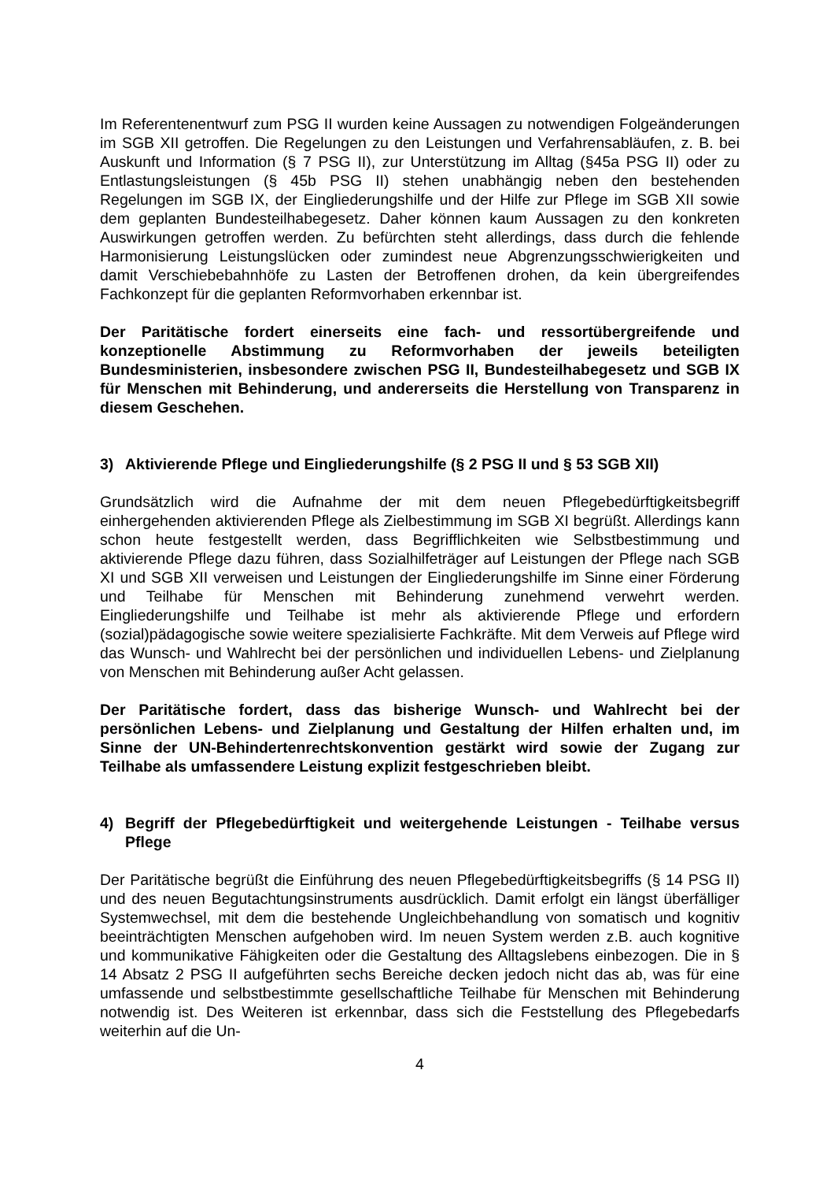Im Referentenentwurf zum PSG II wurden keine Aussagen zu notwendigen Folgeänderungen im SGB XII getroffen. Die Regelungen zu den Leistungen und Verfahrensabläufen, z. B. bei Auskunft und Information (§ 7 PSG II), zur Unterstützung im Alltag (§45a PSG II) oder zu Entlastungsleistungen (§ 45b PSG II) stehen unabhängig neben den bestehenden Regelungen im SGB IX, der Eingliederungshilfe und der Hilfe zur Pflege im SGB XII sowie dem geplanten Bundesteilhabegesetz. Daher können kaum Aussagen zu den konkreten Auswirkungen getroffen werden. Zu befürchten steht allerdings, dass durch die fehlende Harmonisierung Leistungslücken oder zumindest neue Abgrenzungsschwierigkeiten und damit Verschiebebahnhöfe zu Lasten der Betroffenen drohen, da kein übergreifendes Fachkonzept für die geplanten Reformvorhaben erkennbar ist.
Der Paritätische fordert einerseits eine fach- und ressortübergreifende und konzeptionelle Abstimmung zu Reformvorhaben der jeweils beteiligten Bundesministerien, insbesondere zwischen PSG II, Bundesteilhabegesetz und SGB IX für Menschen mit Behinderung, und andererseits die Herstellung von Transparenz in diesem Geschehen.
3) Aktivierende Pflege und Eingliederungshilfe (§ 2 PSG II und § 53 SGB XII)
Grundsätzlich wird die Aufnahme der mit dem neuen Pflegebedürftigkeitsbegriff einhergehenden aktivierenden Pflege als Zielbestimmung im SGB XI begrüßt. Allerdings kann schon heute festgestellt werden, dass Begrifflichkeiten wie Selbstbestimmung und aktivierende Pflege dazu führen, dass Sozialhilfeträger auf Leistungen der Pflege nach SGB XI und SGB XII verweisen und Leistungen der Eingliederungshilfe im Sinne einer Förderung und Teilhabe für Menschen mit Behinderung zunehmend verwehrt werden. Eingliederungshilfe und Teilhabe ist mehr als aktivierende Pflege und erfordern (sozial)pädagogische sowie weitere spezialisierte Fachkräfte. Mit dem Verweis auf Pflege wird das Wunsch- und Wahlrecht bei der persönlichen und individuellen Lebens- und Zielplanung von Menschen mit Behinderung außer Acht gelassen.
Der Paritätische fordert, dass das bisherige Wunsch- und Wahlrecht bei der persönlichen Lebens- und Zielplanung und Gestaltung der Hilfen erhalten und, im Sinne der UN-Behindertenrechtskonvention gestärkt wird sowie der Zugang zur Teilhabe als umfassendere Leistung explizit festgeschrieben bleibt.
4) Begriff der Pflegebedürftigkeit und weitergehende Leistungen - Teilhabe versus Pflege
Der Paritätische begrüßt die Einführung des neuen Pflegebedürftigkeitsbegriffs (§ 14 PSG II) und des neuen Begutachtungsinstruments ausdrücklich. Damit erfolgt ein längst überfälliger Systemwechsel, mit dem die bestehende Ungleichbehandlung von somatisch und kognitiv beeinträchtigten Menschen aufgehoben wird. Im neuen System werden z.B. auch kognitive und kommunikative Fähigkeiten oder die Gestaltung des Alltagslebens einbezogen. Die in § 14 Absatz 2 PSG II aufgeführten sechs Bereiche decken jedoch nicht das ab, was für eine umfassende und selbstbestimmte gesellschaftliche Teilhabe für Menschen mit Behinderung notwendig ist. Des Weiteren ist erkennbar, dass sich die Feststellung des Pflegebedarfs weiterhin auf die Un-
4